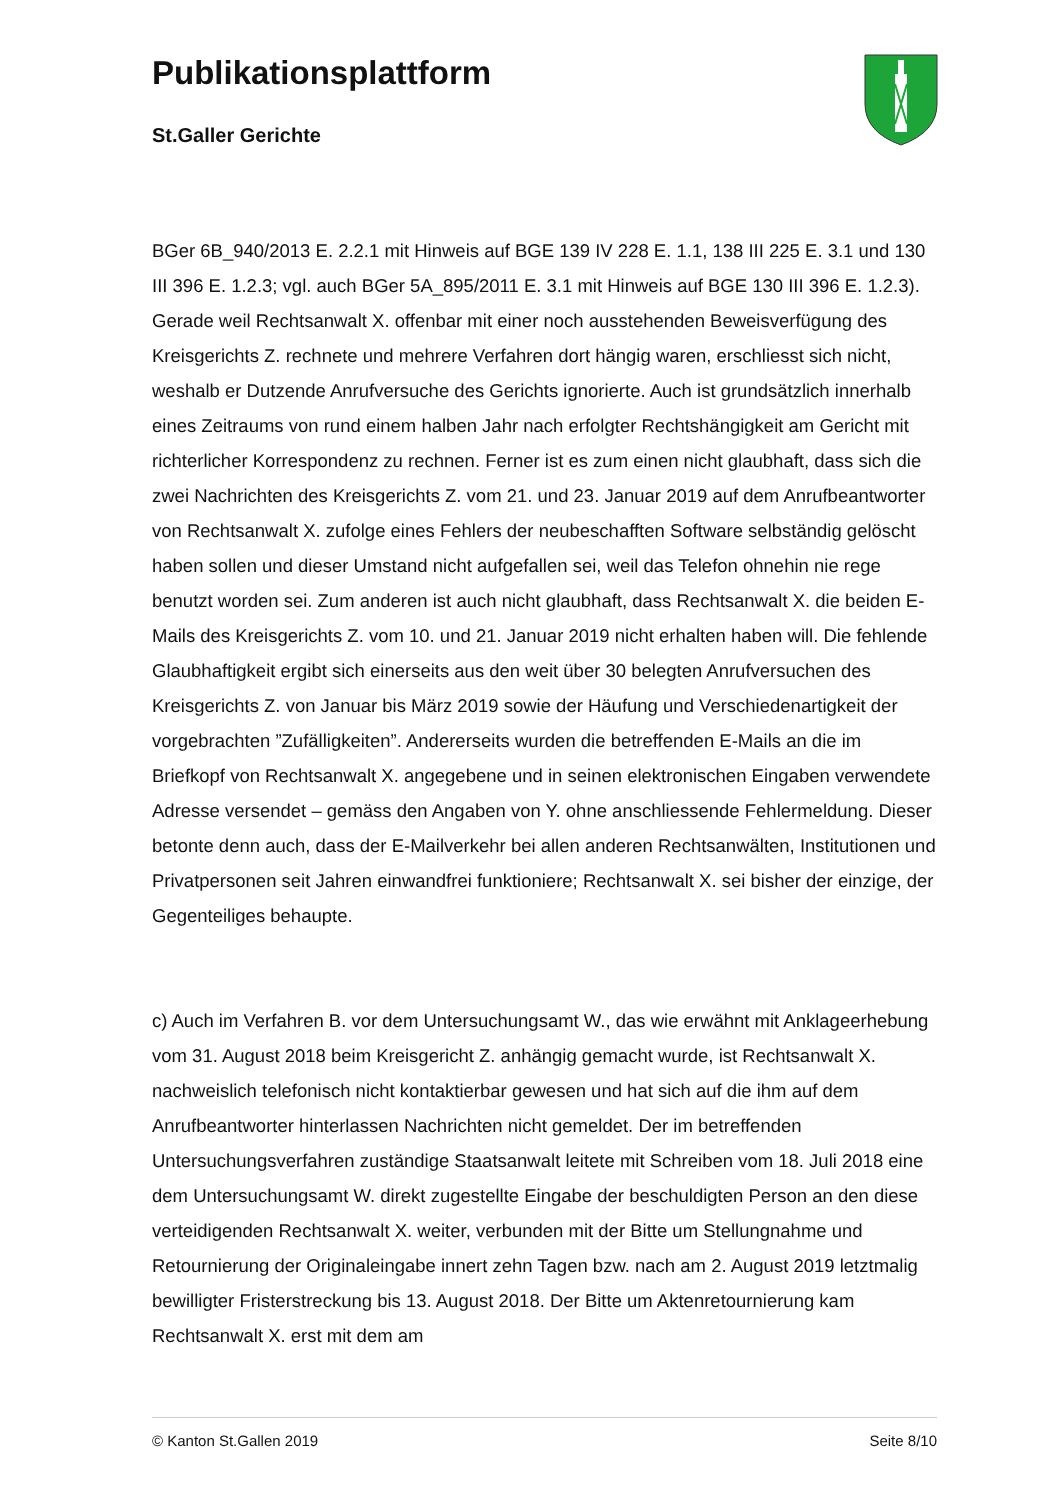Publikationsplattform
St.Galler Gerichte
BGer 6B_940/2013 E. 2.2.1 mit Hinweis auf BGE 139 IV 228 E. 1.1, 138 III 225 E. 3.1 und 130 III 396 E. 1.2.3; vgl. auch BGer 5A_895/2011 E. 3.1 mit Hinweis auf BGE 130 III 396 E. 1.2.3). Gerade weil Rechtsanwalt X. offenbar mit einer noch ausstehenden Beweisverfügung des Kreisgerichts Z. rechnete und mehrere Verfahren dort hängig waren, erschliesst sich nicht, weshalb er Dutzende Anrufversuche des Gerichts ignorierte. Auch ist grundsätzlich innerhalb eines Zeitraums von rund einem halben Jahr nach erfolgter Rechtshängigkeit am Gericht mit richterlicher Korrespondenz zu rechnen. Ferner ist es zum einen nicht glaubhaft, dass sich die zwei Nachrichten des Kreisgerichts Z. vom 21. und 23. Januar 2019 auf dem Anrufbeantworter von Rechtsanwalt X. zufolge eines Fehlers der neubeschafften Software selbständig gelöscht haben sollen und dieser Umstand nicht aufgefallen sei, weil das Telefon ohnehin nie rege benutzt worden sei. Zum anderen ist auch nicht glaubhaft, dass Rechtsanwalt X. die beiden E-Mails des Kreisgerichts Z. vom 10. und 21. Januar 2019 nicht erhalten haben will. Die fehlende Glaubhaftigkeit ergibt sich einerseits aus den weit über 30 belegten Anrufversuchen des Kreisgerichts Z. von Januar bis März 2019 sowie der Häufung und Verschiedenartigkeit der vorgebrachten ”Zufälligkeiten”. Andererseits wurden die betreffenden E-Mails an die im Briefkopf von Rechtsanwalt X. angegebene und in seinen elektronischen Eingaben verwendete Adresse versendet – gemäss den Angaben von Y. ohne anschliessende Fehlermeldung. Dieser betonte denn auch, dass der E-Mailverkehr bei allen anderen Rechtsanwälten, Institutionen und Privatpersonen seit Jahren einwandfrei funktioniere; Rechtsanwalt X. sei bisher der einzige, der Gegenteiliges behaupte.
c) Auch im Verfahren B. vor dem Untersuchungsamt W., das wie erwähnt mit Anklageerhebung vom 31. August 2018 beim Kreisgericht Z. anhängig gemacht wurde, ist Rechtsanwalt X. nachweislich telefonisch nicht kontaktierbar gewesen und hat sich auf die ihm auf dem Anrufbeantworter hinterlassen Nachrichten nicht gemeldet. Der im betreffenden Untersuchungsverfahren zuständige Staatsanwalt leitete mit Schreiben vom 18. Juli 2018 eine dem Untersuchungsamt W. direkt zugestellte Eingabe der beschuldigten Person an den diese verteidigenden Rechtsanwalt X. weiter, verbunden mit der Bitte um Stellungnahme und Retournierung der Originaleingabe innert zehn Tagen bzw. nach am 2. August 2019 letztmalig bewilligter Fristerstreckung bis 13. August 2018. Der Bitte um Aktenretournierung kam Rechtsanwalt X. erst mit dem am
© Kanton St.Gallen 2019 Seite 8/10